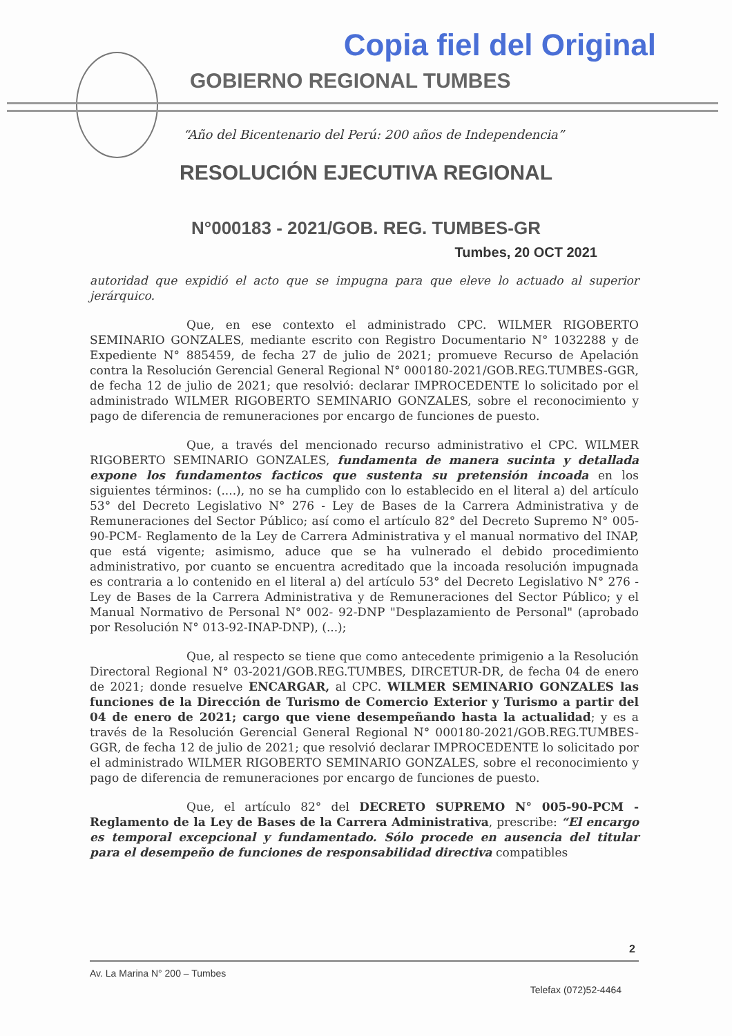Copia fiel del Original
GOBIERNO REGIONAL TUMBES
“Año del Bicentenario del Perú: 200 años de Independencia”
RESOLUCIÓN EJECUTIVA REGIONAL
N°000183 - 2021/GOB. REG. TUMBES-GR
Tumbes, 20 OCT 2021
autoridad que expidió el acto que se impugna para que eleve lo actuado al superior jerárquico.
Que, en ese contexto el administrado CPC. WILMER RIGOBERTO SEMINARIO GONZALES, mediante escrito con Registro Documentario N° 1032288 y de Expediente N° 885459, de fecha 27 de julio de 2021; promueve Recurso de Apelación contra la Resolución Gerencial General Regional N° 000180-2021/GOB.REG.TUMBES-GGR, de fecha 12 de julio de 2021; que resolvió: declarar IMPROCEDENTE lo solicitado por el administrado WILMER RIGOBERTO SEMINARIO GONZALES, sobre el reconocimiento y pago de diferencia de remuneraciones por encargo de funciones de puesto.
Que, a través del mencionado recurso administrativo el CPC. WILMER RIGOBERTO SEMINARIO GONZALES, fundamenta de manera sucinta y detallada expone los fundamentos facticos que sustenta su pretensión incoada en los siguientes términos: (....), no se ha cumplido con lo establecido en el literal a) del artículo 53° del Decreto Legislativo N° 276 - Ley de Bases de la Carrera Administrativa y de Remuneraciones del Sector Público; así como el artículo 82° del Decreto Supremo N° 005-90-PCM- Reglamento de la Ley de Carrera Administrativa y el manual normativo del INAP, que está vigente; asimismo, aduce que se ha vulnerado el debido procedimiento administrativo, por cuanto se encuentra acreditado que la incoada resolución impugnada es contraria a lo contenido en el literal a) del artículo 53° del Decreto Legislativo N° 276 - Ley de Bases de la Carrera Administrativa y de Remuneraciones del Sector Público; y el Manual Normativo de Personal N° 002- 92-DNP "Desplazamiento de Personal" (aprobado por Resolución N° 013-92-INAP-DNP), (...);
Que, al respecto se tiene que como antecedente primigenio a la Resolución Directoral Regional N° 03-2021/GOB.REG.TUMBES, DIRCETUR-DR, de fecha 04 de enero de 2021; donde resuelve ENCARGAR, al CPC. WILMER SEMINARIO GONZALES las funciones de la Dirección de Turismo de Comercio Exterior y Turismo a partir del 04 de enero de 2021; cargo que viene desempeñando hasta la actualidad; y es a través de la Resolución Gerencial General Regional N° 000180-2021/GOB.REG.TUMBES-GGR, de fecha 12 de julio de 2021; que resolvió declarar IMPROCEDENTE lo solicitado por el administrado WILMER RIGOBERTO SEMINARIO GONZALES, sobre el reconocimiento y pago de diferencia de remuneraciones por encargo de funciones de puesto.
Que, el artículo 82° del DECRETO SUPREMO N° 005-90-PCM - Reglamento de la Ley de Bases de la Carrera Administrativa, prescribe: “El encargo es temporal excepcional y fundamentado. Sólo procede en ausencia del titular para el desempeño de funciones de responsabilidad directiva compatibles
2
Av. La Marina N° 200 – Tumbes
Telefax (072)52-4464